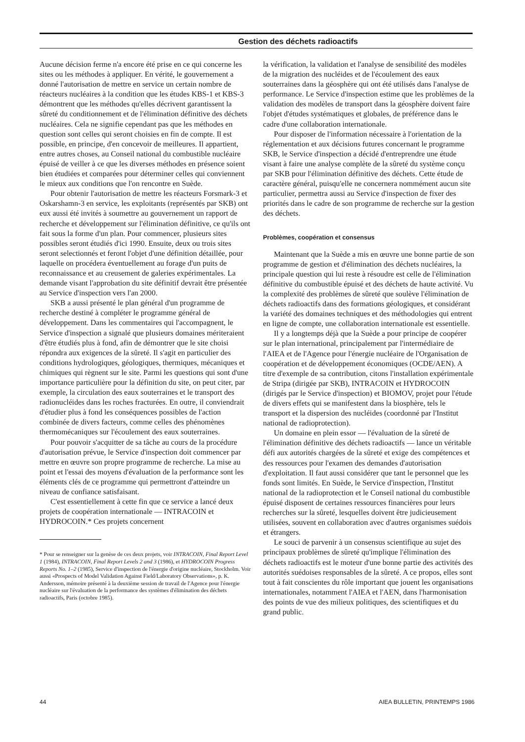Gestion des déchets radioactifs
Aucune décision ferme n'a encore été prise en ce qui concerne les sites ou les méthodes à appliquer. En vérité, le gouvernement a donné l'autorisation de mettre en service un certain nombre de réacteurs nucléaires à la condition que les études KBS-1 et KBS-3 démontrent que les méthodes qu'elles décrivent garantissent la sûreté du conditionnement et de l'élimination définitive des déchets nucléaires. Cela ne signifie cependant pas que les méthodes en question sont celles qui seront choisies en fin de compte. Il est possible, en principe, d'en concevoir de meilleures. Il appartient, entre autres choses, au Conseil national du combustible nucléaire épuisé de veiller à ce que les diverses méthodes en présence soient bien étudiées et comparées pour déterminer celles qui conviennent le mieux aux conditions que l'on rencontre en Suède.
Pour obtenir l'autorisation de mettre les réacteurs Forsmark-3 et Oskarshamn-3 en service, les exploitants (représentés par SKB) ont eux aussi été invités à soumettre au gouvernement un rapport de recherche et développement sur l'élimination définitive, ce qu'ils ont fait sous la forme d'un plan. Pour commencer, plusieurs sites possibles seront étudiés d'ici 1990. Ensuite, deux ou trois sites seront selectionnés et feront l'objet d'une définition détaillée, pour laquelle on procédera éventuellement au forage d'un puits de reconnaissance et au creusement de galeries expérimentales. La demande visant l'approbation du site définitif devrait être présentée au Service d'inspection vers l'an 2000.
SKB a aussi présenté le plan général d'un programme de recherche destiné à compléter le programme général de développement. Dans les commentaires qui l'accompagnent, le Service d'inspection a signalé que plusieurs domaines mériteraient d'être étudiés plus à fond, afin de démontrer que le site choisi répondra aux exigences de la sûreté. Il s'agit en particulier des conditions hydrologiques, géologiques, thermiques, mécaniques et chimiques qui règnent sur le site. Parmi les questions qui sont d'une importance particulière pour la définition du site, on peut citer, par exemple, la circulation des eaux souterraines et le transport des radionucléides dans les roches fracturées. En outre, il conviendrait d'étudier plus à fond les conséquences possibles de l'action combinée de divers facteurs, comme celles des phénomènes thermomécaniques sur l'écoulement des eaux souterraines.
Pour pouvoir s'acquitter de sa tâche au cours de la procédure d'autorisation prévue, le Service d'inspection doit commencer par mettre en œuvre son propre programme de recherche. La mise au point et l'essai des moyens d'évaluation de la performance sont les éléments clés de ce programme qui permettront d'atteindre un niveau de confiance satisfaisant.
C'est essentiellement à cette fin que ce service a lancé deux projets de coopération internationale — INTRACOIN et HYDROCOIN.* Ces projets concernent
* Pour se renseigner sur la genèse de ces deux projets, voir INTRACOIN, Final Report Level 1 (1984), INTRACOIN, Final Report Levels 2 and 3 (1986), et HYDROCOIN Progress Reports No. 1–2 (1985), Service d'inspection de l'énergie d'origine nucléaire, Stockholm. Voir aussi «Prospects of Model Validation Against Field/Laboratory Observations», p. K. Andersson, mémoire présenté à la deuxième session de travail de l'Agence pour l'énergie nucléaire sur l'évaluation de la performance des systèmes d'élimination des déchets radioactifs, Paris (octobre 1985).
la vérification, la validation et l'analyse de sensibilité des modèles de la migration des nucléides et de l'écoulement des eaux souterraines dans la géosphère qui ont été utilisés dans l'analyse de performance. Le Service d'inspection estime que les problèmes de la validation des modèles de transport dans la géosphère doivent faire l'objet d'études systématiques et globales, de préférence dans le cadre d'une collaboration internationale.
Pour disposer de l'information nécessaire à l'orientation de la réglementation et aux décisions futures concernant le programme SKB, le Service d'inspection a décidé d'entreprendre une étude visant à faire une analyse complète de la sûreté du système conçu par SKB pour l'élimination définitive des déchets. Cette étude de caractère général, puisqu'elle ne concernera nommément aucun site particulier, permettra aussi au Service d'inspection de fixer des priorités dans le cadre de son programme de recherche sur la gestion des déchets.
Problèmes, coopération et consensus
Maintenant que la Suède a mis en œuvre une bonne partie de son programme de gestion et d'élimination des déchets nucléaires, la principale question qui lui reste à résoudre est celle de l'élimination définitive du combustible épuisé et des déchets de haute activité. Vu la complexité des problèmes de sûreté que soulève l'élimination de déchets radioactifs dans des formations géologiques, et considérant la variété des domaines techniques et des méthodologies qui entrent en ligne de compte, une collaboration internationale est essentielle.
Il y a longtemps déjà que la Suède a pour principe de coopérer sur le plan international, principalement par l'intermédiaire de l'AIEA et de l'Agence pour l'énergie nucléaire de l'Organisation de coopération et de développement économiques (OCDE/AEN). A titre d'exemple de sa contribution, citons l'installation expérimentale de Stripa (dirigée par SKB), INTRACOIN et HYDROCOIN (dirigés par le Service d'inspection) et BIOMOV, projet pour l'étude de divers effets qui se manifestent dans la biosphère, tels le transport et la dispersion des nucléides (coordonné par l'Institut national de radioprotection).
Un domaine en plein essor — l'évaluation de la sûreté de l'élimination définitive des déchets radioactifs — lance un véritable défi aux autorités chargées de la sûreté et exige des compétences et des ressources pour l'examen des demandes d'autorisation d'exploitation. Il faut aussi considérer que tant le personnel que les fonds sont limités. En Suède, le Service d'inspection, l'Institut national de la radioprotection et le Conseil national du combustible épuisé disposent de certaines ressources financières pour leurs recherches sur la sûreté, lesquelles doivent être judicieusement utilisées, souvent en collaboration avec d'autres organismes suédois et étrangers.
Le souci de parvenir à un consensus scientifique au sujet des principaux problèmes de sûreté qu'implique l'élimination des déchets radioactifs est le moteur d'une bonne partie des activités des autorités suédoises responsables de la sûreté. A ce propos, elles sont tout à fait conscientes du rôle important que jouent les organisations internationales, notamment l'AIEA et l'AEN, dans l'harmonisation des points de vue des milieux politiques, des scientifiques et du grand public.
44 AIEA BULLETIN, PRINTEMPS 1986